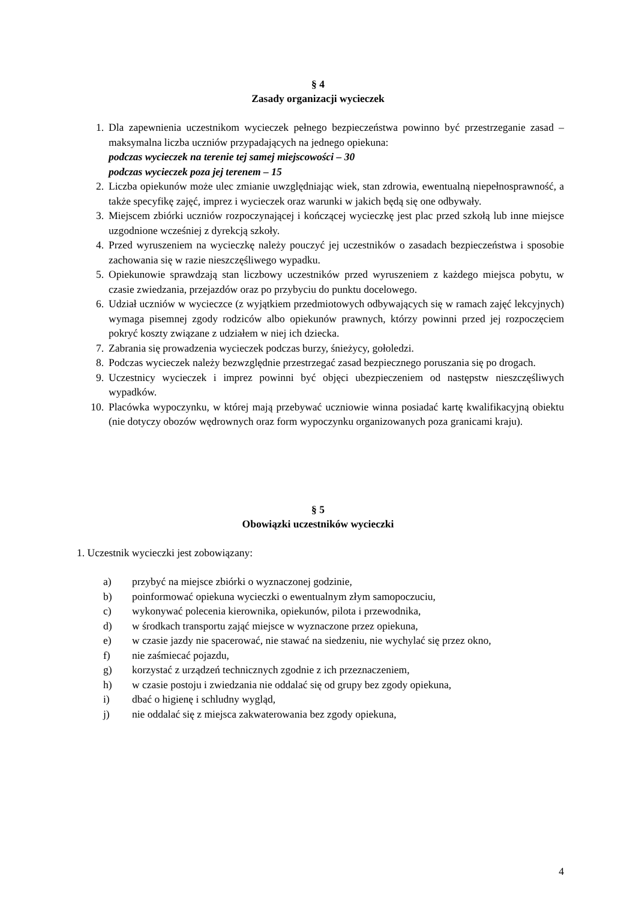§ 4
Zasady organizacji wycieczek
1. Dla zapewnienia uczestnikom wycieczek pełnego bezpieczeństwa powinno być przestrzeganie zasad – maksymalna liczba uczniów przypadających na jednego opiekuna:
podczas wycieczek na terenie tej samej miejscowości – 30
podczas wycieczek poza jej terenem – 15
2. Liczba opiekunów może ulec zmianie uwzględniając wiek, stan zdrowia, ewentualną niepełnosprawność, a także specyfikę zajęć, imprez i wycieczek oraz warunki w jakich będą się one odbywały.
3. Miejscem zbiórki uczniów rozpoczynającej i kończącej wycieczkę jest plac przed szkołą lub inne miejsce uzgodnione wcześniej z dyrekcją szkoły.
4. Przed wyruszeniem na wycieczkę należy pouczyć jej uczestników o zasadach bezpieczeństwa i sposobie zachowania się w razie nieszczęśliwego wypadku.
5. Opiekunowie sprawdzają stan liczbowy uczestników przed wyruszeniem z każdego miejsca pobytu, w czasie zwiedzania, przejazdów oraz po przybyciu do punktu docelowego.
6. Udział uczniów w wycieczce (z wyjątkiem przedmiotowych odbywających się w ramach zajęć lekcyjnych) wymaga pisemnej zgody rodziców albo opiekunów prawnych, którzy powinni przed jej rozpoczęciem pokryć koszty związane z udziałem w niej ich dziecka.
7. Zabrania się prowadzenia wycieczek podczas burzy, śnieżycy, gołoledzi.
8. Podczas wycieczek należy bezwzględnie przestrzegać zasad bezpiecznego poruszania się po drogach.
9. Uczestnicy wycieczek i imprez powinni być objęci ubezpieczeniem od następstw nieszczęśliwych wypadków.
10. Placówka wypoczynku, w której mają przebywać uczniowie winna posiadać kartę kwalifikacyjną obiektu (nie dotyczy obozów wędrownych oraz form wypoczynku organizowanych poza granicami kraju).
§ 5
Obowiązki uczestników wycieczki
1. Uczestnik wycieczki jest zobowiązany:
a) przybyć na miejsce zbiórki o wyznaczonej godzinie,
b) poinformować opiekuna wycieczki o ewentualnym złym samopoczuciu,
c) wykonywać polecenia kierownika, opiekunów, pilota i przewodnika,
d) w środkach transportu zająć miejsce w wyznaczone przez opiekuna,
e) w czasie jazdy nie spacerować, nie stawać na siedzeniu, nie wychylać się przez okno,
f) nie zaśmiecać pojazdu,
g) korzystać z urządzeń technicznych zgodnie z ich przeznaczeniem,
h) w czasie postoju i zwiedzania nie oddalać się od grupy bez zgody opiekuna,
i) dbać o higienę i schludny wygląd,
j) nie oddalać się z miejsca zakwaterowania bez zgody opiekuna,
4